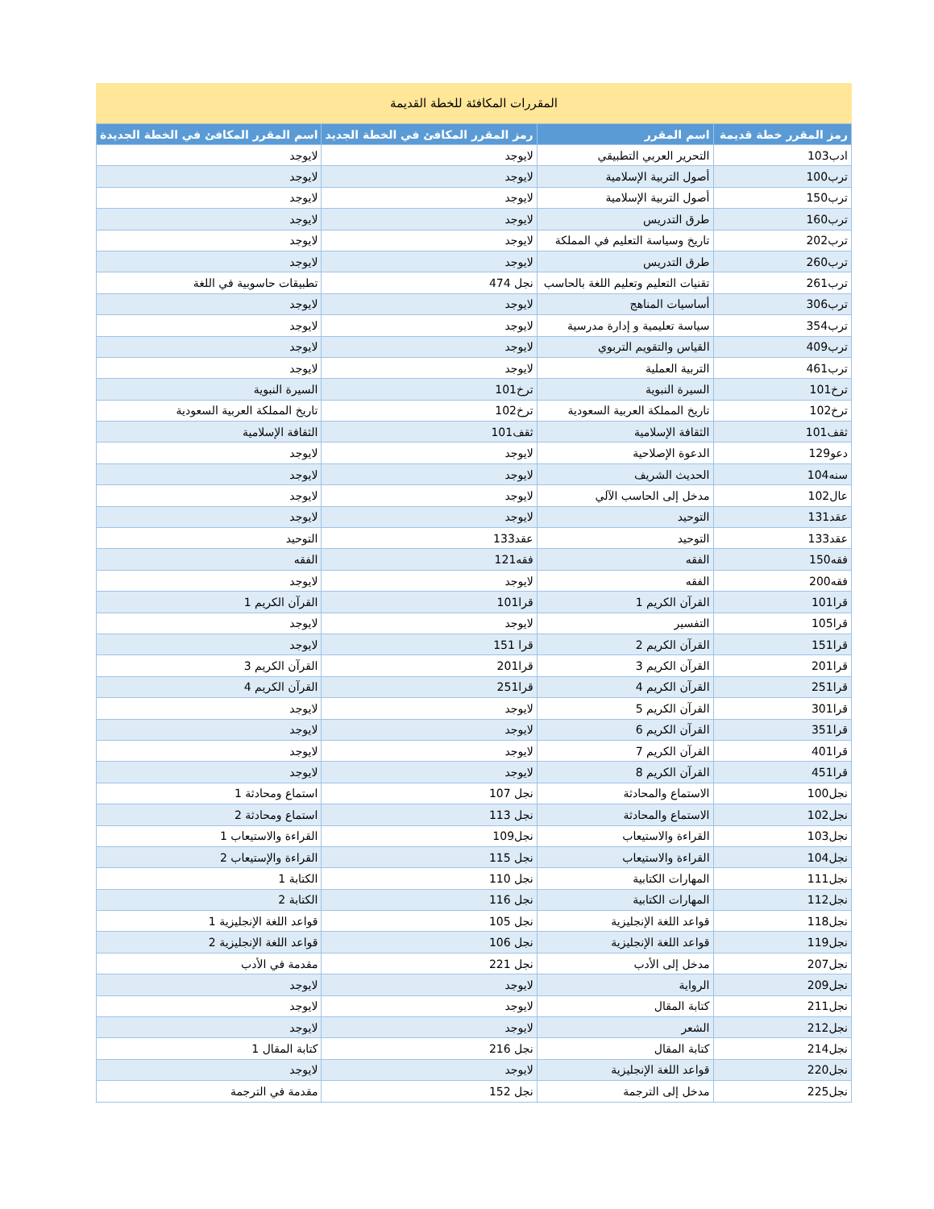المقررات المكافئة للخطة القديمة
| رمز المقرر خطة قديمة | اسم المقرر | رمز المقرر المكافئ في الخطة الجديد | اسم المقرر المكافئ في الخطة الجديدة |
| --- | --- | --- | --- |
| ادب103 | التحرير العربي التطبيقي | لايوجد | لايوجد |
| ترب100 | أصول التربية الإسلامية | لايوجد | لايوجد |
| ترب150 | أصول التربية الإسلامية | لايوجد | لايوجد |
| ترب160 | طرق التدريس | لايوجد | لايوجد |
| ترب202 | تاريخ وسياسة التعليم في المملكة | لايوجد | لايوجد |
| ترب260 | طرق التدريس | لايوجد | لايوجد |
| ترب261 | تقنيات التعليم وتعليم اللغة بالحاسب | نجل 474 | تطبيقات حاسوبية في اللغة |
| ترب306 | أساسيات المناهج | لايوجد | لايوجد |
| ترب354 | سياسة تعليمية و إدارة مدرسية | لايوجد | لايوجد |
| ترب409 | القياس والتقويم التربوي | لايوجد | لايوجد |
| ترب461 | التربية العملية | لايوجد | لايوجد |
| ترخ101 | السيرة النبوية | ترخ101 | السيرة النبوية |
| ترخ102 | تاريخ المملكة العربية السعودية | ترخ102 | تاريخ المملكة العربية السعودية |
| ثقف101 | الثقافة الإسلامية | ثقف101 | الثقافة الإسلامية |
| دعو129 | الدعوة الإصلاحية | لايوجد | لايوجد |
| سنه104 | الحديث الشريف | لايوجد | لايوجد |
| عال102 | مدخل إلى الحاسب الآلي | لايوجد | لايوجد |
| عقد131 | التوحيد | لايوجد | لايوجد |
| عقد133 | التوحيد | عقد133 | التوحيد |
| فقه150 | الفقه | فقه121 | الفقه |
| فقه200 | الفقه | لايوجد | لايوجد |
| قرا101 | القرآن الكريم 1 | قرا101 | القرآن الكريم 1 |
| قرا105 | التفسير | لايوجد | لايوجد |
| قرا151 | القرآن الكريم 2 | قرا 151 | لايوجد |
| قرا201 | القرآن الكريم 3 | قرا201 | القرآن الكريم 3 |
| قرا251 | القرآن الكريم 4 | قرا251 | القرآن الكريم 4 |
| قرا301 | القرآن الكريم 5 | لايوجد | لايوجد |
| قرا351 | القرآن الكريم 6 | لايوجد | لايوجد |
| قرا401 | القرآن الكريم 7 | لايوجد | لايوجد |
| قرا451 | القرآن الكريم 8 | لايوجد | لايوجد |
| نجل100 | الاستماع والمحادثة | نجل 107 | استماع ومحادثة 1 |
| نجل102 | الاستماع والمحادثة | نجل 113 | استماع ومحادثة 2 |
| نجل103 | القراءة والاستيعاب | نجل109 | القراءة والاستيعاب 1 |
| نجل104 | القراءة والاستيعاب | نجل 115 | القراءة والإستيعاب 2 |
| نجل111 | المهارات الكتابية | نجل 110 | الكتابة 1 |
| نجل112 | المهارات الكتابية | نجل 116 | الكتابة 2 |
| نجل118 | قواعد اللغة الإنجليزية | نجل 105 | قواعد اللغة الإنجليزية 1 |
| نجل119 | قواعد اللغة الإنجليزية | نجل 106 | قواعد اللغة الإنجليزية 2 |
| نجل207 | مدخل إلى الأدب | نجل 221 | مقدمة في الأدب |
| نجل209 | الرواية | لايوجد | لايوجد |
| نجل211 | كتابة المقال | لايوجد | لايوجد |
| نجل212 | الشعر | لايوجد | لايوجد |
| نجل214 | كتابة المقال | نجل 216 | كتابة المقال 1 |
| نجل220 | قواعد اللغة الإنجليزية | لايوجد | لايوجد |
| نجل225 | مدخل إلى الترجمة | نجل 152 | مقدمة في الترجمة |